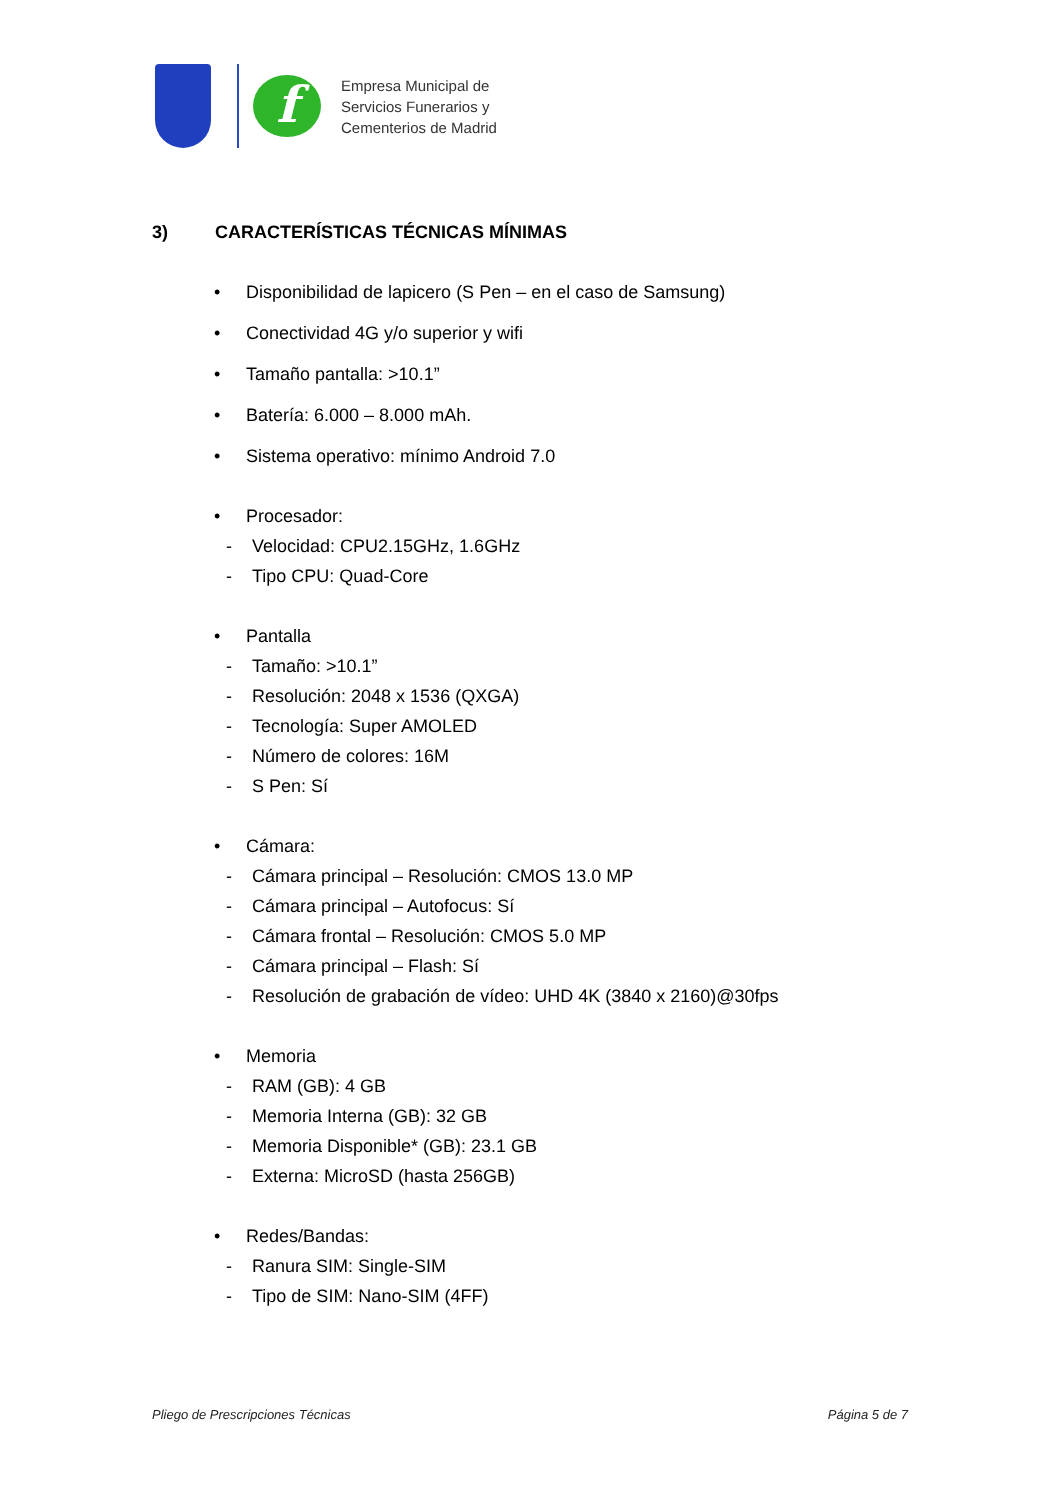f
Empresa Municipal de
Servicios Funerarios y
Cementerios de Madrid
3) CARACTERÍSTICAS TÉCNICAS MÍNIMAS
Disponibilidad de lapicero (S Pen – en el caso de Samsung)
Conectividad 4G y/o superior y wifi
Tamaño pantalla: >10.1”
Batería: 6.000 – 8.000 mAh.
Sistema operativo: mínimo Android 7.0
Procesador:
- Velocidad: CPU2.15GHz, 1.6GHz
- Tipo CPU: Quad-Core
Pantalla
- Tamaño: >10.1”
- Resolución: 2048 x 1536 (QXGA)
- Tecnología: Super AMOLED
- Número de colores: 16M
- S Pen: Sí
Cámara:
- Cámara principal – Resolución: CMOS 13.0 MP
- Cámara principal – Autofocus: Sí
- Cámara frontal – Resolución: CMOS 5.0 MP
- Cámara principal – Flash: Sí
- Resolución de grabación de vídeo: UHD 4K (3840 x 2160)@30fps
Memoria
- RAM (GB): 4 GB
- Memoria Interna (GB): 32 GB
- Memoria Disponible* (GB): 23.1 GB
- Externa: MicroSD (hasta 256GB)
Redes/Bandas:
- Ranura SIM: Single-SIM
- Tipo de SIM: Nano-SIM (4FF)
Pliego de Prescripciones Técnicas
Página 5 de 7